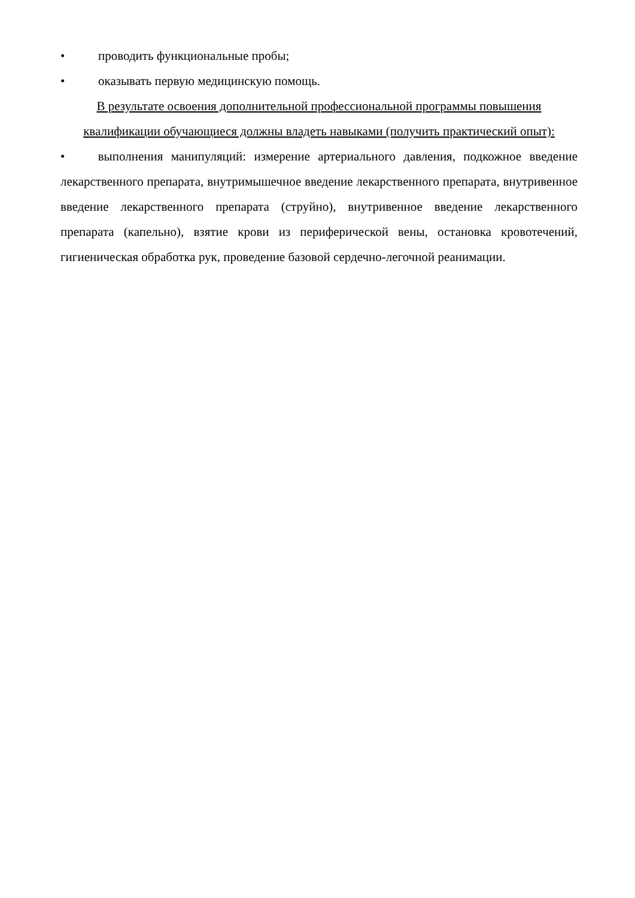• проводить функциональные пробы;
• оказывать первую медицинскую помощь.
В результате освоения дополнительной профессиональной программы повышения квалификации обучающиеся должны владеть навыками (получить практический опыт):
•   выполнения манипуляций: измерение артериального давления, подкожное введение лекарственного препарата, внутримышечное введение лекарственного препарата, внутривенное введение лекарственного препарата (струйно), внутривенное введение лекарственного препарата (капельно), взятие крови из периферической вены, остановка кровотечений, гигиеническая обработка рук, проведение базовой сердечно-легочной реанимации.